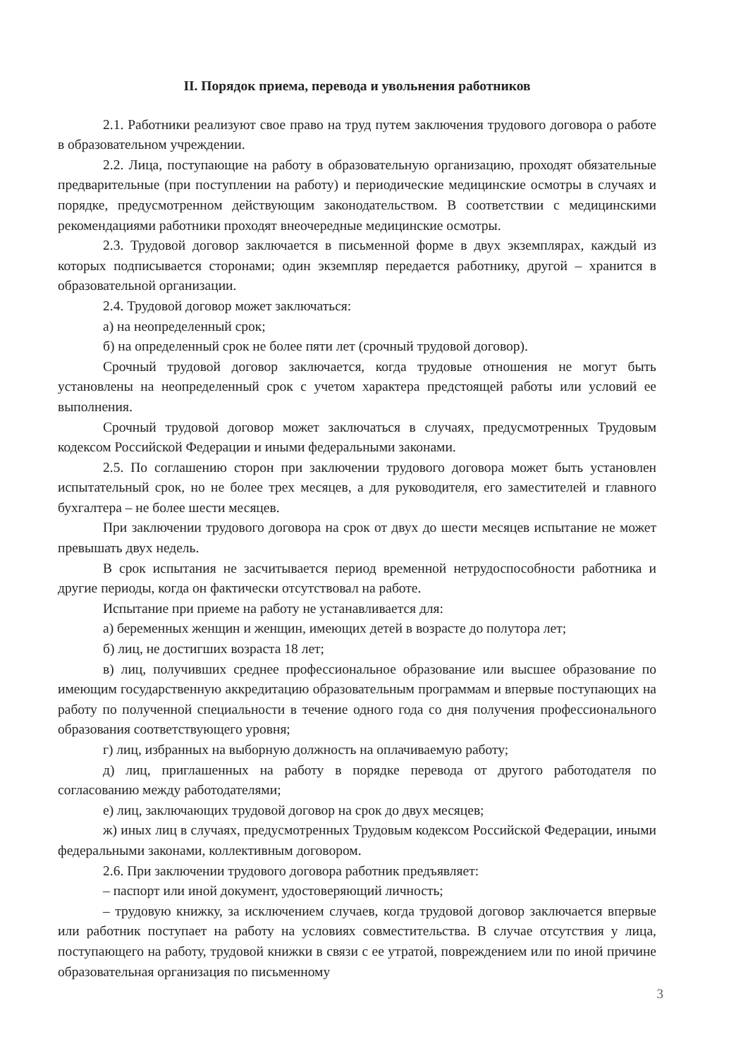II. Порядок приема, перевода и увольнения работников
2.1. Работники реализуют свое право на труд путем заключения трудового договора о работе в образовательном учреждении.
2.2. Лица, поступающие на работу в образовательную организацию, проходят обязательные предварительные (при поступлении на работу) и периодические медицинские осмотры в случаях и порядке, предусмотренном действующим законодательством. В соответствии с медицинскими рекомендациями работники проходят внеочередные медицинские осмотры.
2.3. Трудовой договор заключается в письменной форме в двух экземплярах, каждый из которых подписывается сторонами; один экземпляр передается работнику, другой – хранится в образовательной организации.
2.4. Трудовой договор может заключаться:
а) на неопределенный срок;
б) на определенный срок не более пяти лет (срочный трудовой договор).
Срочный трудовой договор заключается, когда трудовые отношения не могут быть установлены на неопределенный срок с учетом характера предстоящей работы или условий ее выполнения.
Срочный трудовой договор может заключаться в случаях, предусмотренных Трудовым кодексом Российской Федерации и иными федеральными законами.
2.5. По соглашению сторон при заключении трудового договора может быть установлен испытательный срок, но не более трех месяцев, а для руководителя, его заместителей и главного бухгалтера – не более шести месяцев.
При заключении трудового договора на срок от двух до шести месяцев испытание не может превышать двух недель.
В срок испытания не засчитывается период временной нетрудоспособности работника и другие периоды, когда он фактически отсутствовал на работе.
Испытание при приеме на работу не устанавливается для:
а) беременных женщин и женщин, имеющих детей в возрасте до полутора лет;
б) лиц, не достигших возраста 18 лет;
в) лиц, получивших среднее профессиональное образование или высшее образование по имеющим государственную аккредитацию образовательным программам и впервые поступающих на работу по полученной специальности в течение одного года со дня получения профессионального образования соответствующего уровня;
г) лиц, избранных на выборную должность на оплачиваемую работу;
д) лиц, приглашенных на работу в порядке перевода от другого работодателя по согласованию между работодателями;
е) лиц, заключающих трудовой договор на срок до двух месяцев;
ж) иных лиц в случаях, предусмотренных Трудовым кодексом Российской Федерации, иными федеральными законами, коллективным договором.
2.6. При заключении трудового договора работник предъявляет:
– паспорт или иной документ, удостоверяющий личность;
– трудовую книжку, за исключением случаев, когда трудовой договор заключается впервые или работник поступает на работу на условиях совместительства. В случае отсутствия у лица, поступающего на работу, трудовой книжки в связи с ее утратой, повреждением или по иной причине образовательная организация по письменному
3